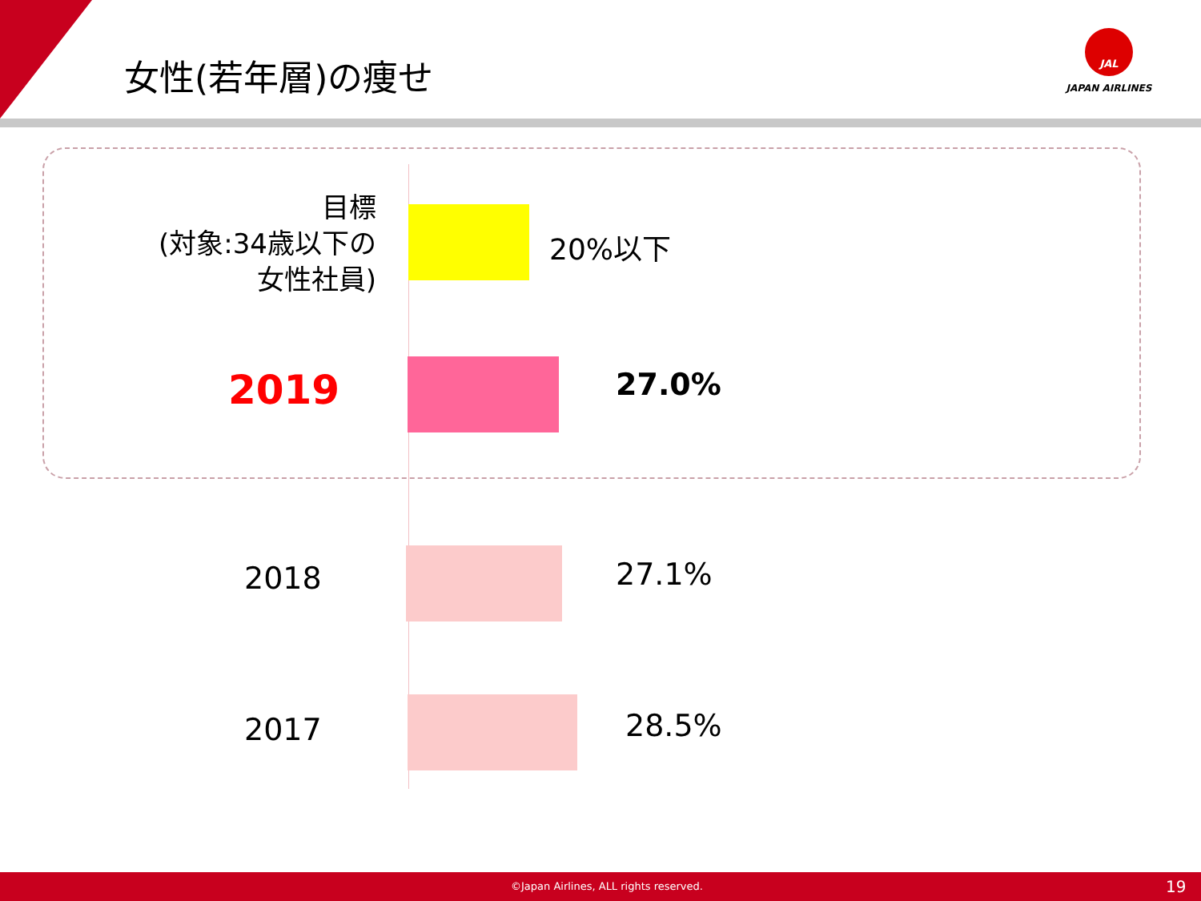女性(若年層)の痩せ
JAL
JAPAN AIRLINES
目標
(対象:34歳以下の
女性社員)
20%以下
2019 27.0%
2018 27.1%
2017 28.5%
©Japan Airlines, ALL rights reserved. 19